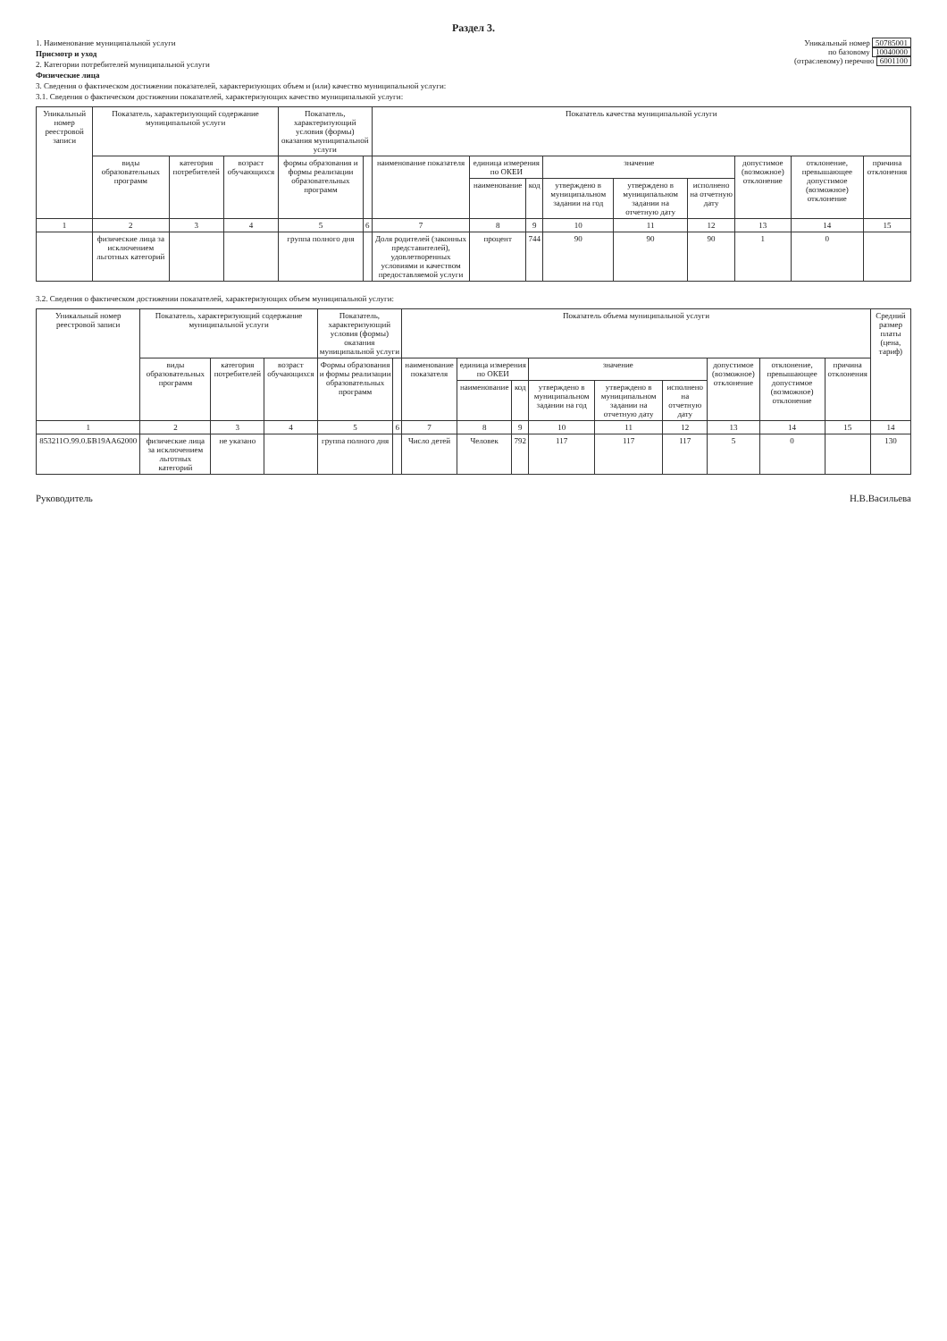Раздел 3.
Уникальный номер 50785001
по базовому 10040000
(отраслевому) перечню 6001100
1. Наименование муниципальной услуги
Присмотр и уход
2. Категории потребителей муниципальной услуги
Физические лица
3. Сведения о фактическом достижении показателей, характеризующих объем и (или) качество муниципальной услуги:
3.1. Сведения о фактическом достижении показателей, характеризующих качество муниципальной услуги:
| Уникальный номер реестровой записи | Показатель, характеризующий содержание муниципальной услуги | | | Показатель, характеризующий условия (формы) оказания муниципальной услуги | | Показатель качества муниципальной услуги | | | | | | | | |
| --- | --- | --- | --- | --- | --- | --- | --- | --- | --- | --- | --- | --- | --- | --- |
| | виды образовательных программ | категория потребителей | возраст обучающихся | формы образования и формы реализации образовательных программ | | наименование показателя | единица измерения по ОКЕИ | | значение | | | допустимое (возможное) отклонение | отклонение, превышающее допустимое (возможное) отклонение | причина отклонения |
| | | | | | | | наименование | код | утверждено в муниципальном задании на год | утверждено в муниципальном задании на отчетную дату | исполнено на отчетную дату | | | |
| 1 | 2 | 3 | 4 | 5 | 6 | 7 | 8 | 9 | 10 | 11 | 12 | 13 | 14 | 15 |
| | физические лица за исключением льготных категорий | | | группа полного дня | | Доля родителей (законных представителей), удовлетворенных условиями и качеством предоставляемой услуги | процент | 744 | 90 | 90 | 90 | 1 | 0 | |
3.2. Сведения о фактическом достижении показателей, характеризующих объем муниципальной услуги:
| Уникальный номер реестровой записи | Показатель, характеризующий содержание муниципальной услуги | | | Показатель, характеризующий условия (формы) оказания муниципальной услуги | | Показатель объема муниципальной услуги | | | | | | | | | Средний размер платы (цена, тариф) |
| --- | --- | --- | --- | --- | --- | --- | --- | --- | --- | --- | --- | --- | --- | --- | --- |
| | виды образовательных программ | категория потребителей | возраст обучающихся | Формы образования и формы реализации образовательных программ | | наименование показателя | единица измерения по ОКЕИ | | значение | | | допустимое (возможное) отклонение | отклонение, превышающее допустимое (возможное) отклонение | причина отклонения | |
| | | | | | | | наименование | код | утверждено в муниципальном задании на год | утверждено в муниципальном задании на отчетную дату | исполнено на отчетную дату | | | | |
| 1 | 2 | 3 | 4 | 5 | 6 | 7 | 8 | 9 | 10 | 11 | 12 | 13 | 14 | 15 | 14 |
| 853211О.99.0.БВ19АА62000 | физические лица за исключением льготных категорий | не указано | | группа полного дня | | Число детей | Человек | 792 | 117 | 117 | 117 | 5 | 0 | | 130 |
Руководитель Н.В.Васильева